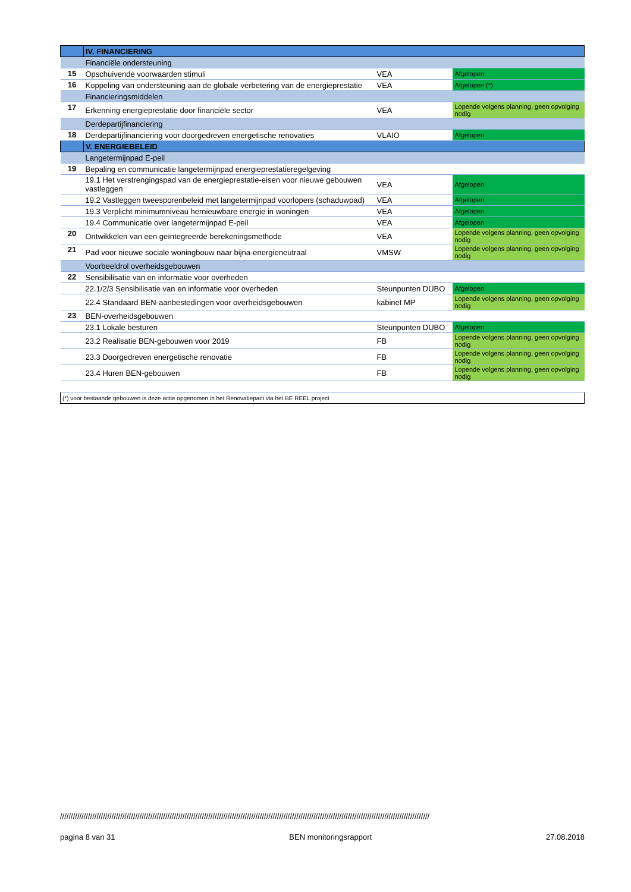| | IV. FINANCIERING | | |
| | Financiële ondersteuning | | |
| 15 | Opschuivende voorwaarden stimuli | VEA | Afgelopen |
| 16 | Koppeling van ondersteuning aan de globale verbetering van de energieprestatie | VEA | Afgelopen (*) |
| | Financieringsmiddelen | | |
| 17 | Erkenning energieprestatie door financiële sector | VEA | Lopende volgens planning, geen opvolging nodig |
| | Derdepartijfinanciering | | |
| 18 | Derdepartijfinanciering voor doorgedreven energetische renovaties | VLAIO | Afgelopen |
| | V. ENERGIEBELEID | | |
| | Langetermijnpad E-peil | | |
| 19 | Bepaling en communicatie langetermijnpad energieprestatieregelgeving | | |
| | 19.1 Het verstrengingspad van de energieprestatie-eisen voor nieuwe gebouwen vastleggen | VEA | Afgelopen |
| | 19.2 Vastleggen tweesporenbeleid met langetermijnpad voorlopers (schaduwpad) | VEA | Afgelopen |
| | 19.3 Verplicht minimumniveau hernieuwbare energie in woningen | VEA | Afgelopen |
| | 19.4 Communicatie over langetermijnpad E-peil | VEA | Afgelopen |
| 20 | Ontwikkelen van een geïntegreerde berekeningsmethode | VEA | Lopende volgens planning, geen opvolging nodig |
| 21 | Pad voor nieuwe sociale woningbouw naar bijna-energieneutraal | VMSW | Lopende volgens planning, geen opvolging nodig |
| | Voorbeeldrol overheidsgebouwen | | |
| 22 | Sensibilisatie van en informatie voor overheden | | |
| | 22.1/2/3 Sensibilisatie van en informatie voor overheden | Steunpunten DUBO | Afgelopen |
| | 22.4 Standaard BEN-aanbestedingen voor overheidsgebouwen | kabinet MP | Lopende volgens planning, geen opvolging nodig |
| 23 | BEN-overheidsgebouwen | | |
| | 23.1 Lokale besturen | Steunpunten DUBO | Afgelopen |
| | 23.2 Realisatie BEN-gebouwen voor 2019 | FB | Lopende volgens planning, geen opvolging nodig |
| | 23.3 Doorgedreven energetische renovatie | FB | Lopende volgens planning, geen opvolging nodig |
| | 23.4 Huren BEN-gebouwen | FB | Lopende volgens planning, geen opvolging nodig |
| (*) voor bestaande gebouwen is deze actie opgenomen in het Renovatiepact via het BE REEL project | | | |
////////////////////////////////////////////////////////////////////////////////////////////////////////////////////////////////////////////////////////////////////////////
pagina 8 van 31 BEN monitoringsrapport 27.08.2018